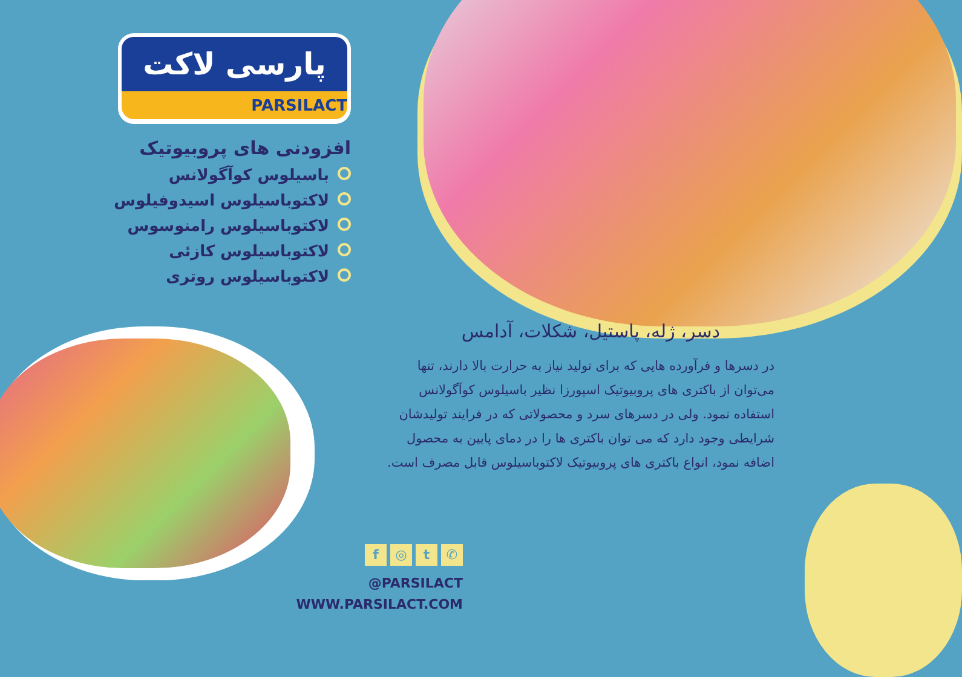پارسی لاکت
PARSILACT
افزودنی های پروبیوتیک
باسیلوس کوآگولانس
لاکتوباسیلوس اسیدوفیلوس
لاکتوباسیلوس رامنوسوس
لاکتوباسیلوس کازئی
لاکتوباسیلوس روتری
دسر، ژله، پاستیل، شکلات، آدامس
در دسرها و فرآورده هایی که برای تولید نیاز به حرارت بالا دارند، تنها می‌توان از باکتری های پروبیوتیک اسپورزا نظیر باسیلوس کوآگولانس استفاده نمود. ولی در دسرهای سرد و محصولاتی که در فرایند تولیدشان شرایطی وجود دارد که می توان باکتری ها را در دمای پایین به محصول اضافه نمود، انواع باکتری های پروبیوتیک لاکتوباسیلوس قابل مصرف است.
f ◎ t ✆
@PARSILACT
WWW.PARSILACT.COM